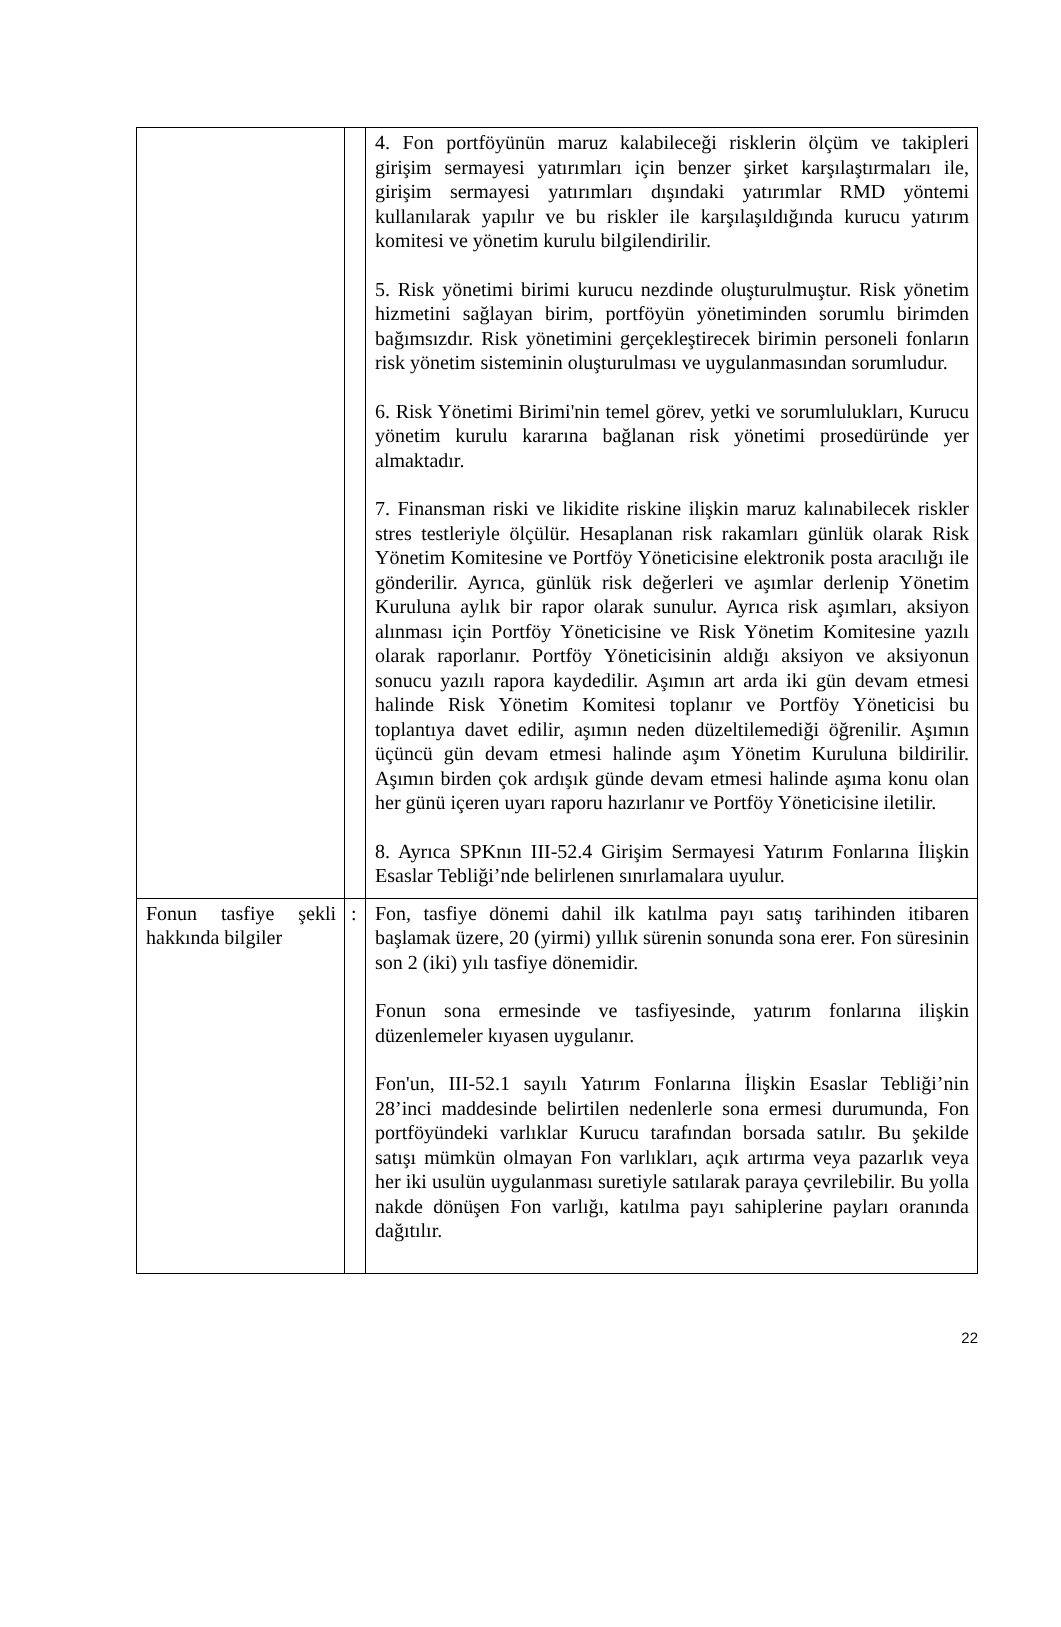| | | 4. Fon portföyünün maruz kalabileceği risklerin ölçüm ve takipleri girişim sermayesi yatırımları için benzer şirket karşılaştırmaları ile, girişim sermayesi yatırımları dışındaki yatırımlar RMD yöntemi kullanılarak yapılır ve bu riskler ile karşılaşıldığında kurucu yatırım komitesi ve yönetim kurulu bilgilendirilir. 5. Risk yönetimi birimi kurucu nezdinde oluşturulmuştur. Risk yönetim hizmetini sağlayan birim, portföyün yönetiminden sorumlu birimden bağımsızdır. Risk yönetimini gerçekleştirecek birimin personeli fonların risk yönetim sisteminin oluşturulması ve uygulanmasından sorumludur. 6. Risk Yönetimi Birimi'nin temel görev, yetki ve sorumlulukları, Kurucu yönetim kurulu kararına bağlanan risk yönetimi prosedüründe yer almaktadır. 7. Finansman riski ve likidite riskine ilişkin maruz kalınabilecek riskler stres testleriyle ölçülür. Hesaplanan risk rakamları günlük olarak Risk Yönetim Komitesine ve Portföy Yöneticisine elektronik posta aracılığı ile gönderilir. Ayrıca, günlük risk değerleri ve aşımlar derlenip Yönetim Kuruluna aylık bir rapor olarak sunulur. Ayrıca risk aşımları, aksiyon alınması için Portföy Yöneticisine ve Risk Yönetim Komitesine yazılı olarak raporlanır. Portföy Yöneticisinin aldığı aksiyon ve aksiyonun sonucu yazılı rapora kaydedilir. Aşımın art arda iki gün devam etmesi halinde Risk Yönetim Komitesi toplanır ve Portföy Yöneticisi bu toplantıya davet edilir, aşımın neden düzeltilemediği öğrenilir. Aşımın üçüncü gün devam etmesi halinde aşım Yönetim Kuruluna bildirilir. Aşımın birden çok ardışık günde devam etmesi halinde aşıma konu olan her günü içeren uyarı raporu hazırlanır ve Portföy Yöneticisine iletilir. 8. Ayrıca SPKnın III-52.4 Girişim Sermayesi Yatırım Fonlarına İlişkin Esaslar Tebliği’nde belirlenen sınırlamalara uyulur. |
| Fonun tasfiye şekli hakkında bilgiler | : | Fon, tasfiye dönemi dahil ilk katılma payı satış tarihinden itibaren başlamak üzere, 20 (yirmi) yıllık sürenin sonunda sona erer. Fon süresinin son 2 (iki) yılı tasfiye dönemidir. Fonun sona ermesinde ve tasfiyesinde, yatırım fonlarına ilişkin düzenlemeler kıyasen uygulanır. Fon'un, III-52.1 sayılı Yatırım Fonlarına İlişkin Esaslar Tebliği’nin 28’inci maddesinde belirtilen nedenlerle sona ermesi durumunda, Fon portföyündeki varlıklar Kurucu tarafından borsada satılır. Bu şekilde satışı mümkün olmayan Fon varlıkları, açık artırma veya pazarlık veya her iki usulün uygulanması suretiyle satılarak paraya çevrilebilir. Bu yolla nakde dönüşen Fon varlığı, katılma payı sahiplerine payları oranında dağıtılır. |
22